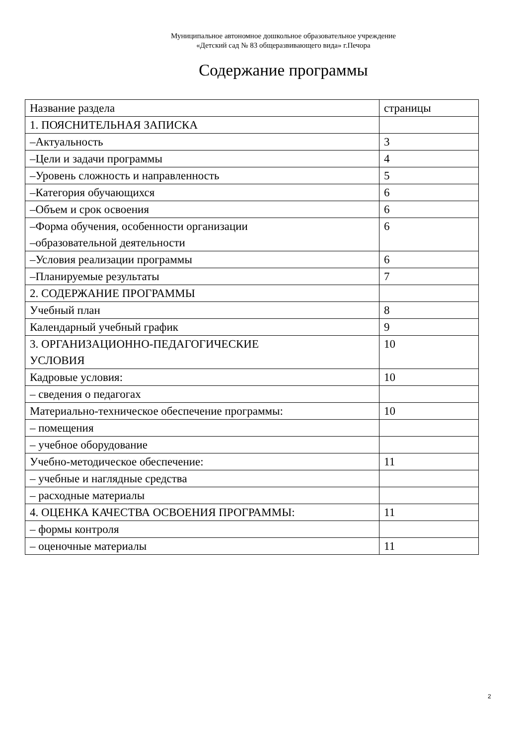Муниципальное автономное дошкольное образовательное учреждение
«Детский сад № 83 общеразвивающего вида» г.Печора
Содержание программы
| Название раздела | страницы |
| 1. ПОЯСНИТЕЛЬНАЯ ЗАПИСКА | |
| –Актуальность | 3 |
| –Цели и задачи программы | 4 |
| –Уровень сложность и направленность | 5 |
| –Категория обучающихся | 6 |
| –Объем и срок освоения | 6 |
| –Форма обучения, особенности организации –образовательной деятельности | 6 |
| –Условия реализации программы | 6 |
| –Планируемые результаты | 7 |
| 2. СОДЕРЖАНИЕ ПРОГРАММЫ | |
| Учебный план | 8 |
| Календарный учебный график | 9 |
| 3. ОРГАНИЗАЦИОННО-ПЕДАГОГИЧЕСКИЕ УСЛОВИЯ | 10 |
| Кадровые условия: | 10 |
| – сведения о педагогах | |
| Материально-техническое обеспечение программы: | 10 |
| – помещения | |
| – учебное оборудование | |
| Учебно-методическое обеспечение: | 11 |
| – учебные и наглядные средства | |
| – расходные материалы | |
| 4. ОЦЕНКА КАЧЕСТВА ОСВОЕНИЯ ПРОГРАММЫ: | 11 |
| – формы контроля | |
| – оценочные материалы | 11 |
2